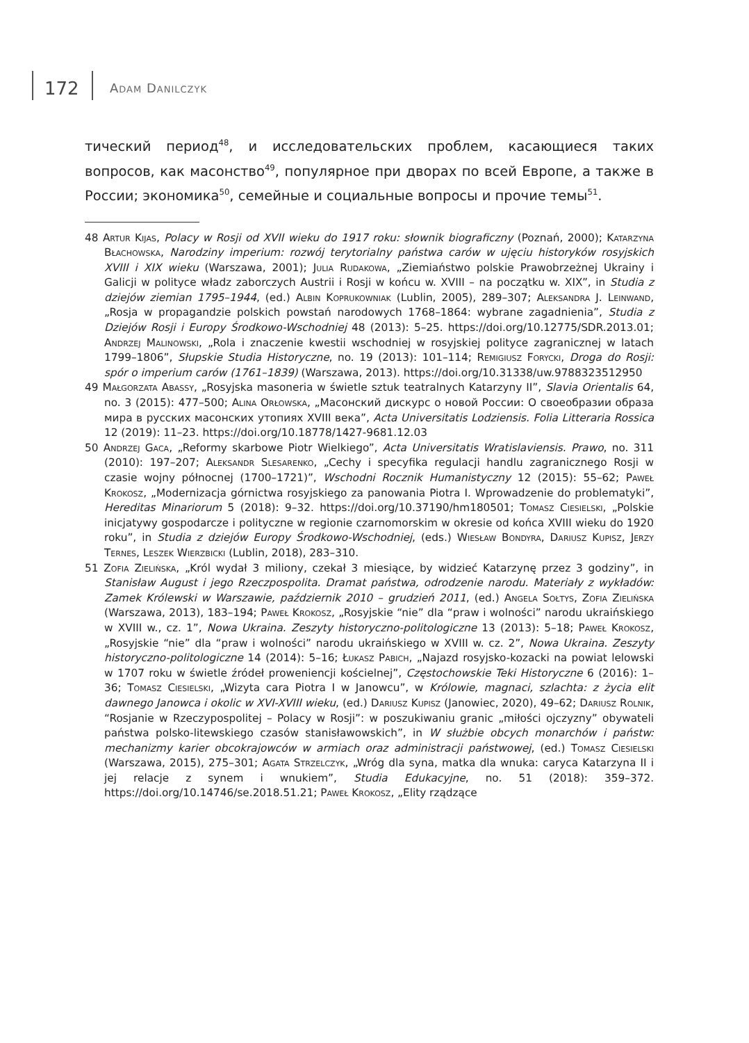172 Adam Danilczyk
тический период<sup>48</sup>, и исследовательских проблем, касающиеся таких вопросов, как масонство<sup>49</sup>, популярное при дворах по всей Европе, а также в России; экономика<sup>50</sup>, семейные и социальные вопросы и прочие темы<sup>51</sup>.
48 Artur Kijas, Polacy w Rosji od XVII wieku do 1917 roku: słownik biograficzny (Poznań, 2000); Katarzyna Błachowska, Narodziny imperium: rozwój terytorialny państwa carów w ujęciu historyków rosyjskich XVIII i XIX wieku (Warszawa, 2001); Julia Rudakowa, „Ziemiaństwo polskie Prawobrzeżnej Ukrainy i Galicji w polityce władz zaborczych Austrii i Rosji w końcu w. XVIII – na początku w. XIX”, in Studia z dziejów ziemian 1795–1944, (ed.) Albin Koprukowniak (Lublin, 2005), 289–307; Aleksandra J. Leinwand, „Rosja w propagandzie polskich powstań narodowych 1768–1864: wybrane zagadnienia”, Studia z Dziejów Rosji i Europy Środkowo-Wschodniej 48 (2013): 5–25. https://doi.org/10.12775/SDR.2013.01; Andrzej Malinowski, „Rola i znaczenie kwestii wschodniej w rosyjskiej polityce zagranicznej w latach 1799–1806”, Słupskie Studia Historyczne, no. 19 (2013): 101–114; Remigiusz Forycki, Droga do Rosji: spór o imperium carów (1761–1839) (Warszawa, 2013). https://doi.org/10.31338/uw.9788323512950
49 Małgorzata Abassy, „Rosyjska masoneria w świetle sztuk teatralnych Katarzyny II”, Slavia Orientalis 64, no. 3 (2015): 477–500; Alina Orłowska, „Масонский дискурс о новой России: О своеобразии образа мира в русских масонских утопиях XVIII века”, Acta Universitatis Lodziensis. Folia Litteraria Rossica 12 (2019): 11–23. https://doi.org/10.18778/1427-9681.12.03
50 Andrzej Gaca, „Reformy skarbowe Piotr Wielkiego”, Acta Universitatis Wratislaviensis. Prawo, no. 311 (2010): 197–207; Aleksandr Slesarenko, „Cechy i specyfika regulacji handlu zagranicznego Rosji w czasie wojny północnej (1700–1721)”, Wschodni Rocznik Humanistyczny 12 (2015): 55–62; Paweł Krokosz, „Modernizacja górnictwa rosyjskiego za panowania Piotra I. Wprowadzenie do problematyki”, Hereditas Minariorum 5 (2018): 9–32. https://doi.org/10.37190/hm180501; Tomasz Ciesielski, „Polskie inicjatywy gospodarcze i polityczne w regionie czarnomorskim w okresie od końca XVIII wieku do 1920 roku”, in Studia z dziejów Europy Środkowo-Wschodniej, (eds.) Wiesław Bondyra, Dariusz Kupisz, Jerzy Ternes, Leszek Wierzbicki (Lublin, 2018), 283–310.
51 Zofia Zielińska, „Król wydał 3 miliony, czekał 3 miesiące, by widzieć Katarzynę przez 3 godziny”, in Stanisław August i jego Rzeczpospolita. Dramat państwa, odrodzenie narodu. Materiały z wykładów: Zamek Królewski w Warszawie, październik 2010 – grudzień 2011, (ed.) Angela Sołtys, Zofia Zielińska (Warszawa, 2013), 183–194; Paweł Krokosz, „Rosyjskie “nie” dla “praw i wolności” narodu ukraińskiego w XVIII w., cz. 1”, Nowa Ukraina. Zeszyty historyczno-politologiczne 13 (2013): 5–18; Paweł Krokosz, „Rosyjskie “nie” dla “praw i wolności” narodu ukraińskiego w XVIII w. cz. 2”, Nowa Ukraina. Zeszyty historyczno-politologiczne 14 (2014): 5–16; Łukasz Pabich, „Najazd rosyjsko-kozacki na powiat lelowski w 1707 roku w świetle źródeł proweniencji kościelnej”, Częstochowskie Teki Historyczne 6 (2016): 1–36; Tomasz Ciesielski, „Wizyta cara Piotra I w Janowcu”, w Królowie, magnaci, szlachta: z życia elit dawnego Janowca i okolic w XVI-XVIII wieku, (ed.) Dariusz Kupisz (Janowiec, 2020), 49–62; Dariusz Rolnik, “Rosjanie w Rzeczypospolitej – Polacy w Rosji”: w poszukiwaniu granic „miłości ojczyzny” obywateli państwa polsko-litewskiego czasów stanisławowskich”, in W służbie obcych monarchów i państw: mechanizmy karier obcokrajowców w armiach oraz administracji państwowej, (ed.) Tomasz Ciesielski (Warszawa, 2015), 275–301; Agata Strzelczyk, „Wróg dla syna, matka dla wnuka: caryca Katarzyna II i jej relacje z synem i wnukiem”, Studia Edukacyjne, no. 51 (2018): 359–372. https://doi.org/10.14746/se.2018.51.21; Paweł Krokosz, „Elity rządzące